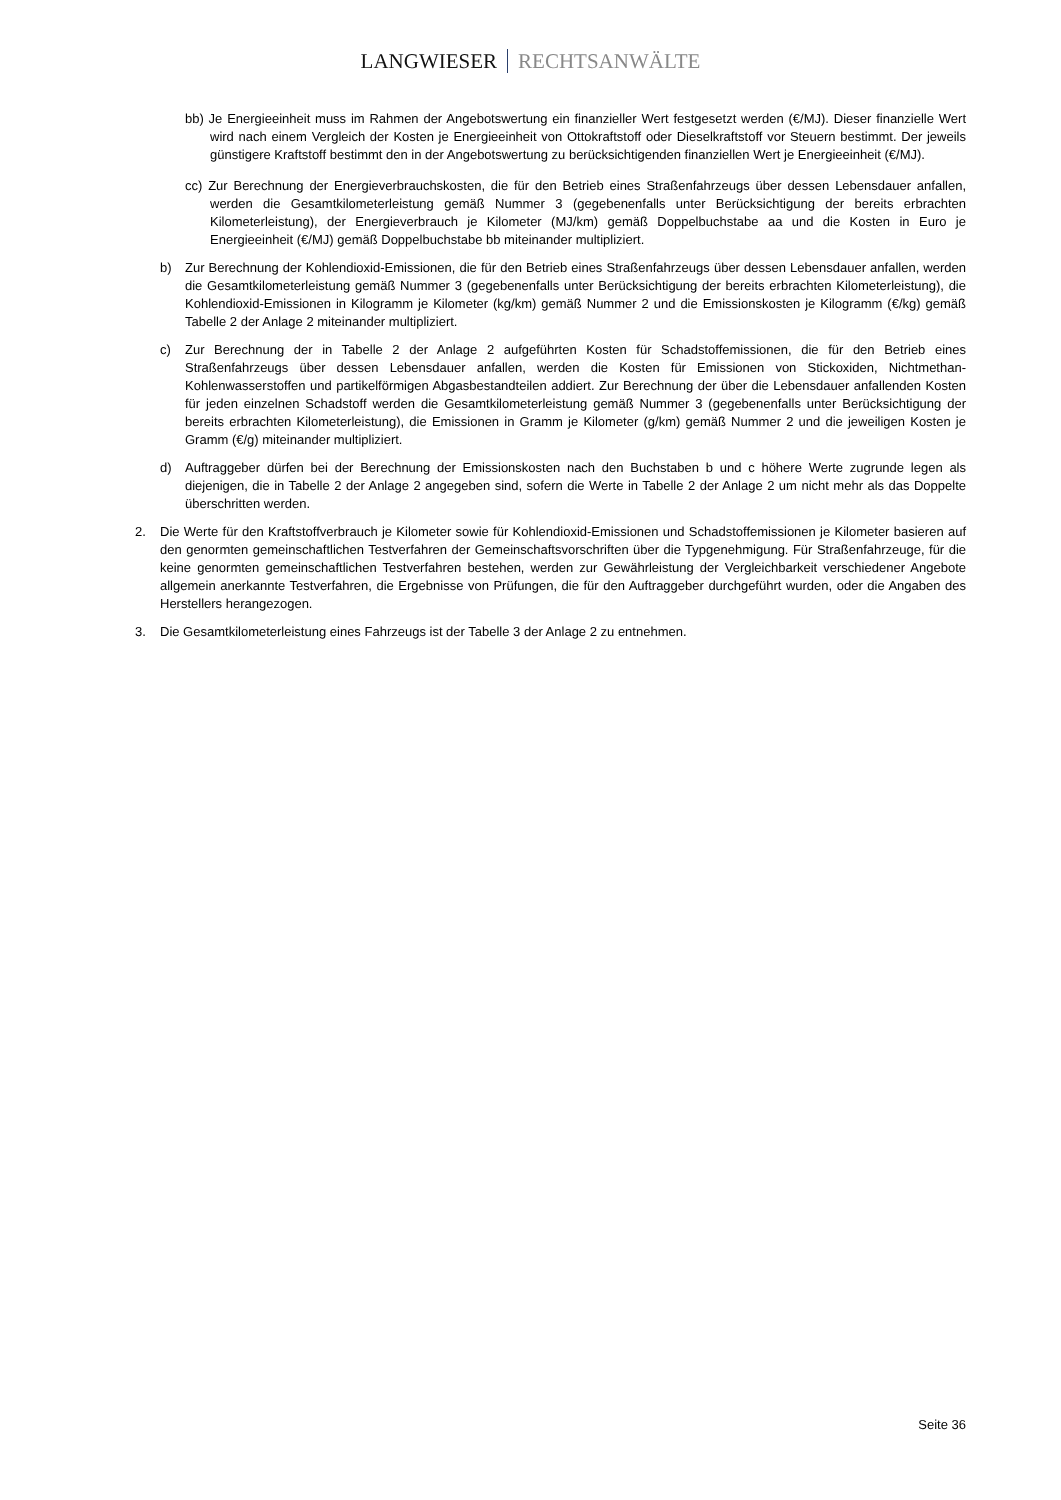LANGWIESER RECHTSANWÄLTE
bb) Je Energieeinheit muss im Rahmen der Angebotswertung ein finanzieller Wert festgesetzt werden (€/MJ). Dieser finanzielle Wert wird nach einem Vergleich der Kosten je Energieeinheit von Ottokraftstoff oder Dieselkraftstoff vor Steuern bestimmt. Der jeweils günstigere Kraftstoff bestimmt den in der Angebotswertung zu berücksichtigenden finanziellen Wert je Energieeinheit (€/MJ).
cc) Zur Berechnung der Energieverbrauchskosten, die für den Betrieb eines Straßenfahrzeugs über dessen Lebensdauer anfallen, werden die Gesamtkilometerleistung gemäß Nummer 3 (gegebenenfalls unter Berücksichtigung der bereits erbrachten Kilometerleistung), der Energieverbrauch je Kilometer (MJ/km) gemäß Doppelbuchstabe aa und die Kosten in Euro je Energieeinheit (€/MJ) gemäß Doppelbuchstabe bb miteinander multipliziert.
b) Zur Berechnung der Kohlendioxid-Emissionen, die für den Betrieb eines Straßenfahrzeugs über dessen Lebensdauer anfallen, werden die Gesamtkilometerleistung gemäß Nummer 3 (gegebenenfalls unter Berücksichtigung der bereits erbrachten Kilometerleistung), die Kohlendioxid-Emissionen in Kilogramm je Kilometer (kg/km) gemäß Nummer 2 und die Emissionskosten je Kilogramm (€/kg) gemäß Tabelle 2 der Anlage 2 miteinander multipliziert.
c) Zur Berechnung der in Tabelle 2 der Anlage 2 aufgeführten Kosten für Schadstoffemissionen, die für den Betrieb eines Straßenfahrzeugs über dessen Lebensdauer anfallen, werden die Kosten für Emissionen von Stickoxiden, Nichtmethan-Kohlenwasserstoffen und partikelförmigen Abgasbestandteilen addiert. Zur Berechnung der über die Lebensdauer anfallenden Kosten für jeden einzelnen Schadstoff werden die Gesamtkilometerleistung gemäß Nummer 3 (gegebenenfalls unter Berücksichtigung der bereits erbrachten Kilometerleistung), die Emissionen in Gramm je Kilometer (g/km) gemäß Nummer 2 und die jeweiligen Kosten je Gramm (€/g) miteinander multipliziert.
d) Auftraggeber dürfen bei der Berechnung der Emissionskosten nach den Buchstaben b und c höhere Werte zugrunde legen als diejenigen, die in Tabelle 2 der Anlage 2 angegeben sind, sofern die Werte in Tabelle 2 der Anlage 2 um nicht mehr als das Doppelte überschritten werden.
2. Die Werte für den Kraftstoffverbrauch je Kilometer sowie für Kohlendioxid-Emissionen und Schadstoffemissionen je Kilometer basieren auf den genormten gemeinschaftlichen Testverfahren der Gemeinschaftsvorschriften über die Typgenehmigung. Für Straßenfahrzeuge, für die keine genormten gemeinschaftlichen Testverfahren bestehen, werden zur Gewährleistung der Vergleichbarkeit verschiedener Angebote allgemein anerkannte Testverfahren, die Ergebnisse von Prüfungen, die für den Auftraggeber durchgeführt wurden, oder die Angaben des Herstellers herangezogen.
3. Die Gesamtkilometerleistung eines Fahrzeugs ist der Tabelle 3 der Anlage 2 zu entnehmen.
Seite 36